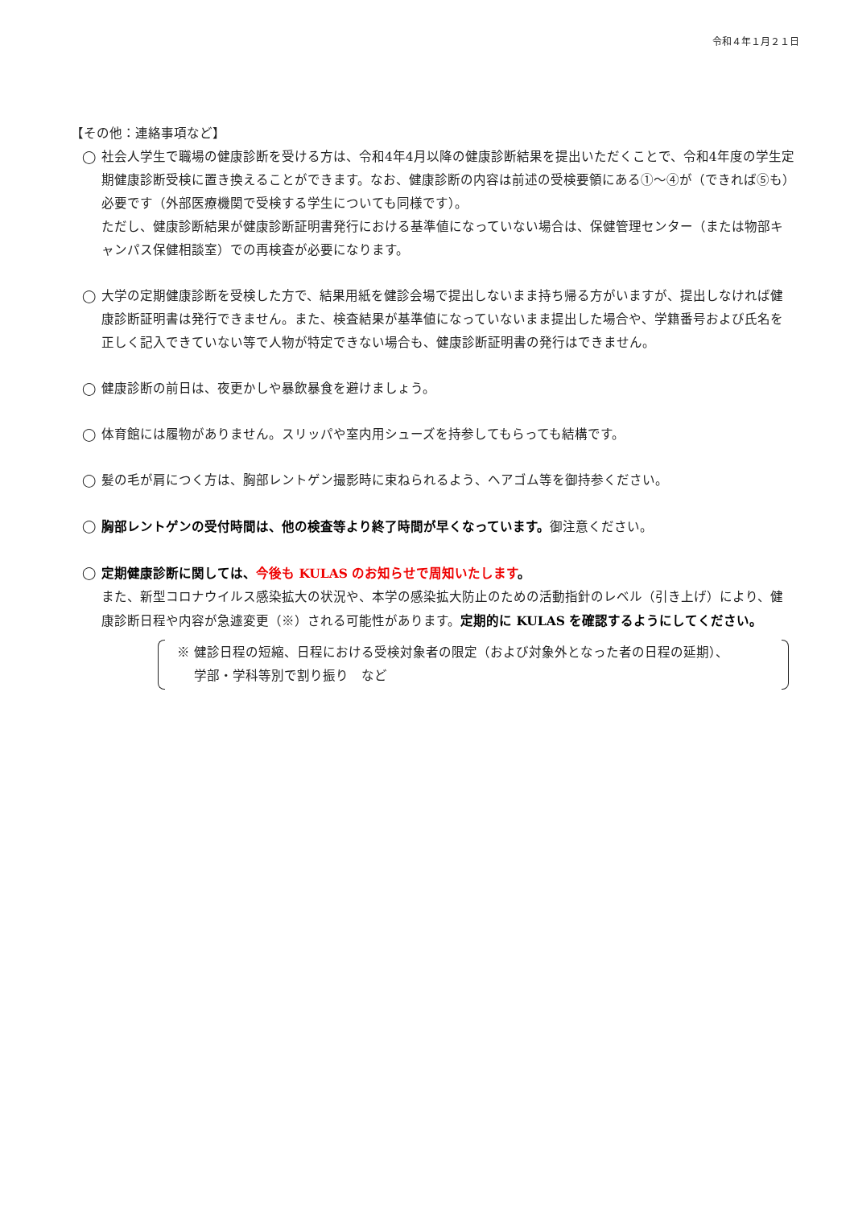令和４年１月２１日
【その他：連絡事項など】
◯ 社会人学生で職場の健康診断を受ける方は、令和4年4月以降の健康診断結果を提出いただくことで、令和4年度の学生定期健康診断受検に置き換えることができます。なお、健康診断の内容は前述の受検要領にある①～④が（できれば⑤も）必要です（外部医療機関で受検する学生についても同様です）。
ただし、健康診断結果が健康診断証明書発行における基準値になっていない場合は、保健管理センター（または物部キャンパス保健相談室）での再検査が必要になります。
◯ 大学の定期健康診断を受検した方で、結果用紙を健診会場で提出しないまま持ち帰る方がいますが、提出しなければ健康診断証明書は発行できません。また、検査結果が基準値になっていないまま提出した場合や、学籍番号および氏名を正しく記入できていない等で人物が特定できない場合も、健康診断証明書の発行はできません。
◯ 健康診断の前日は、夜更かしや暴飲暴食を避けましょう。
◯ 体育館には履物がありません。スリッパや室内用シューズを持参してもらっても結構です。
◯ 髪の毛が肩につく方は、胸部レントゲン撮影時に束ねられるよう、ヘアゴム等を御持参ください。
◯ 胸部レントゲンの受付時間は、他の検査等より終了時間が早くなっています。御注意ください。
◯ 定期健康診断に関しては、今後も KULAS のお知らせで周知いたします。
また、新型コロナウイルス感染拡大の状況や、本学の感染拡大防止のための活動指針のレベル（引き上げ）により、健康診断日程や内容が急遽変更（※）される可能性があります。定期的に KULAS を確認するようにしてください。
※ 健診日程の短縮、日程における受検対象者の限定（および対象外となった者の日程の延期）、
　 学部・学科等別で割り振り　など